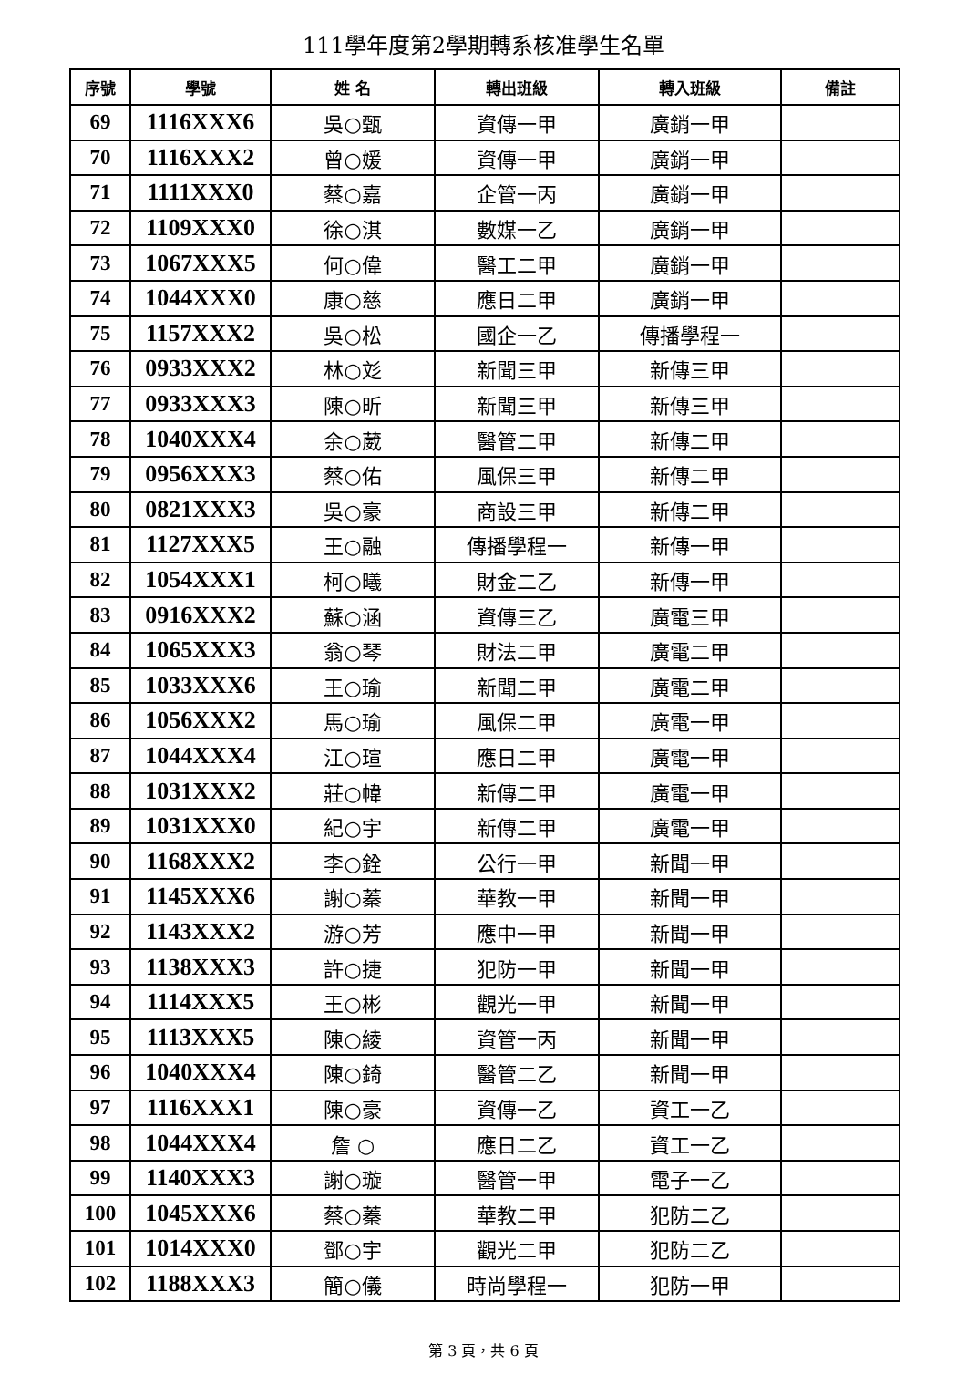111學年度第2學期轉系核准學生名單
| 序號 | 學號 | 姓 名 | 轉出班級 | 轉入班級 | 備註 |
| --- | --- | --- | --- | --- | --- |
| 69 | 1116XXX6 | 吳○甄 | 資傳一甲 | 廣銷一甲 | |
| 70 | 1116XXX2 | 曾○媛 | 資傳一甲 | 廣銷一甲 | |
| 71 | 1111XXX0 | 蔡○嘉 | 企管一丙 | 廣銷一甲 | |
| 72 | 1109XXX0 | 徐○淇 | 數媒一乙 | 廣銷一甲 | |
| 73 | 1067XXX5 | 何○偉 | 醫工二甲 | 廣銷一甲 | |
| 74 | 1044XXX0 | 康○慈 | 應日二甲 | 廣銷一甲 | |
| 75 | 1157XXX2 | 吳○松 | 國企一乙 | 傳播學程一 | |
| 76 | 0933XXX2 | 林○彣 | 新聞三甲 | 新傳三甲 | |
| 77 | 0933XXX3 | 陳○昕 | 新聞三甲 | 新傳三甲 | |
| 78 | 1040XXX4 | 余○葳 | 醫管二甲 | 新傳二甲 | |
| 79 | 0956XXX3 | 蔡○佑 | 風保三甲 | 新傳二甲 | |
| 80 | 0821XXX3 | 吳○豪 | 商設三甲 | 新傳二甲 | |
| 81 | 1127XXX5 | 王○融 | 傳播學程一 | 新傳一甲 | |
| 82 | 1054XXX1 | 柯○曦 | 財金二乙 | 新傳一甲 | |
| 83 | 0916XXX2 | 蘇○涵 | 資傳三乙 | 廣電三甲 | |
| 84 | 1065XXX3 | 翁○琴 | 財法二甲 | 廣電二甲 | |
| 85 | 1033XXX6 | 王○瑜 | 新聞二甲 | 廣電二甲 | |
| 86 | 1056XXX2 | 馬○瑜 | 風保二甲 | 廣電一甲 | |
| 87 | 1044XXX4 | 江○瑄 | 應日二甲 | 廣電一甲 | |
| 88 | 1031XXX2 | 莊○幃 | 新傳二甲 | 廣電一甲 | |
| 89 | 1031XXX0 | 紀○宇 | 新傳二甲 | 廣電一甲 | |
| 90 | 1168XXX2 | 李○銓 | 公行一甲 | 新聞一甲 | |
| 91 | 1145XXX6 | 謝○蓁 | 華教一甲 | 新聞一甲 | |
| 92 | 1143XXX2 | 游○芳 | 應中一甲 | 新聞一甲 | |
| 93 | 1138XXX3 | 許○捷 | 犯防一甲 | 新聞一甲 | |
| 94 | 1114XXX5 | 王○彬 | 觀光一甲 | 新聞一甲 | |
| 95 | 1113XXX5 | 陳○綾 | 資管一丙 | 新聞一甲 | |
| 96 | 1040XXX4 | 陳○錡 | 醫管二乙 | 新聞一甲 | |
| 97 | 1116XXX1 | 陳○豪 | 資傳一乙 | 資工一乙 | |
| 98 | 1044XXX4 | 詹 ○ | 應日二乙 | 資工一乙 | |
| 99 | 1140XXX3 | 謝○璇 | 醫管一甲 | 電子一乙 | |
| 100 | 1045XXX6 | 蔡○蓁 | 華教二甲 | 犯防二乙 | |
| 101 | 1014XXX0 | 鄧○宇 | 觀光二甲 | 犯防二乙 | |
| 102 | 1188XXX3 | 簡○儀 | 時尚學程一 | 犯防一甲 | |
第 3 頁，共 6 頁